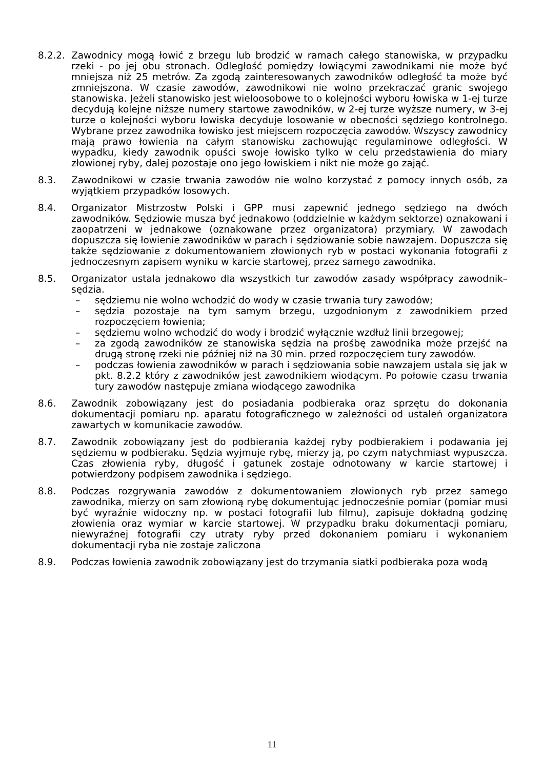8.2.2.
Zawodnicy mogą łowić z brzegu lub brodzić w ramach całego stanowiska, w przypadku rzeki - po jej obu stronach. Odległość pomiędzy łowiącymi zawodnikami nie może być mniejsza niż 25 metrów. Za zgodą zainteresowanych zawodników odległość ta może być zmniejszona. W czasie zawodów, zawodnikowi nie wolno przekraczać granic swojego stanowiska. Jeżeli stanowisko jest wieloosobowe to o kolejności wyboru łowiska w 1-ej turze decydują kolejne niższe numery startowe zawodników, w 2-ej turze wyższe numery, w 3-ej turze o kolejności wyboru łowiska decyduje losowanie w obecności sędziego kontrolnego. Wybrane przez zawodnika łowisko jest miejscem rozpoczęcia zawodów. Wszyscy zawodnicy mają prawo łowienia na całym stanowisku zachowując regulaminowe odległości. W wypadku, kiedy zawodnik opuści swoje łowisko tylko w celu przedstawienia do miary złowionej ryby, dalej pozostaje ono jego łowiskiem i nikt nie może go zająć.
8.3. Zawodnikowi w czasie trwania zawodów nie wolno korzystać z pomocy innych osób, za wyjątkiem przypadków losowych.
8.4. Organizator Mistrzostw Polski i GPP musi zapewnić jednego sędziego na dwóch zawodników. Sędziowie musza być jednakowo (oddzielnie w każdym sektorze) oznakowani i zaopatrzeni w jednakowe (oznakowane przez organizatora) przymiary. W zawodach dopuszcza się łowienie zawodników w parach i sędziowanie sobie nawzajem. Dopuszcza się także sędziowanie z dokumentowaniem złowionych ryb w postaci wykonania fotografii z jednoczesnym zapisem wyniku w karcie startowej, przez samego zawodnika.
8.5. Organizator ustala jednakowo dla wszystkich tur zawodów zasady współpracy zawodnik–sędzia.
– sędziemu nie wolno wchodzić do wody w czasie trwania tury zawodów;
– sędzia pozostaje na tym samym brzegu, uzgodnionym z zawodnikiem przed rozpoczęciem łowienia;
– sędziemu wolno wchodzić do wody i brodzić wyłącznie wzdłuż linii brzegowej;
– za zgodą zawodników ze stanowiska sędzia na prośbę zawodnika może przejść na drugą stronę rzeki nie później niż na 30 min. przed rozpoczęciem tury zawodów.
– podczas łowienia zawodników w parach i sędziowania sobie nawzajem ustala się jak w pkt. 8.2.2 który z zawodników jest zawodnikiem wiodącym. Po połowie czasu trwania tury zawodów następuje zmiana wiodącego zawodnika
8.6. Zawodnik zobowiązany jest do posiadania podbieraka oraz sprzętu do dokonania dokumentacji pomiaru np. aparatu fotograficznego w zależności od ustaleń organizatora zawartych w komunikacie zawodów.
8.7. Zawodnik zobowiązany jest do podbierania każdej ryby podbierakiem i podawania jej sędziemu w podbieraku. Sędzia wyjmuje rybę, mierzy ją, po czym natychmiast wypuszcza. Czas złowienia ryby, długość i gatunek zostaje odnotowany w karcie startowej i potwierdzony podpisem zawodnika i sędziego.
8.8. Podczas rozgrywania zawodów z dokumentowaniem złowionych ryb przez samego zawodnika, mierzy on sam złowioną rybę dokumentując jednocześnie pomiar (pomiar musi być wyraźnie widoczny np. w postaci fotografii lub filmu), zapisuje dokładną godzinę złowienia oraz wymiar w karcie startowej. W przypadku braku dokumentacji pomiaru, niewyraźnej fotografii czy utraty ryby przed dokonaniem pomiaru i wykonaniem dokumentacji ryba nie zostaje zaliczona
8.9. Podczas łowienia zawodnik zobowiązany jest do trzymania siatki podbieraka poza wodą
11